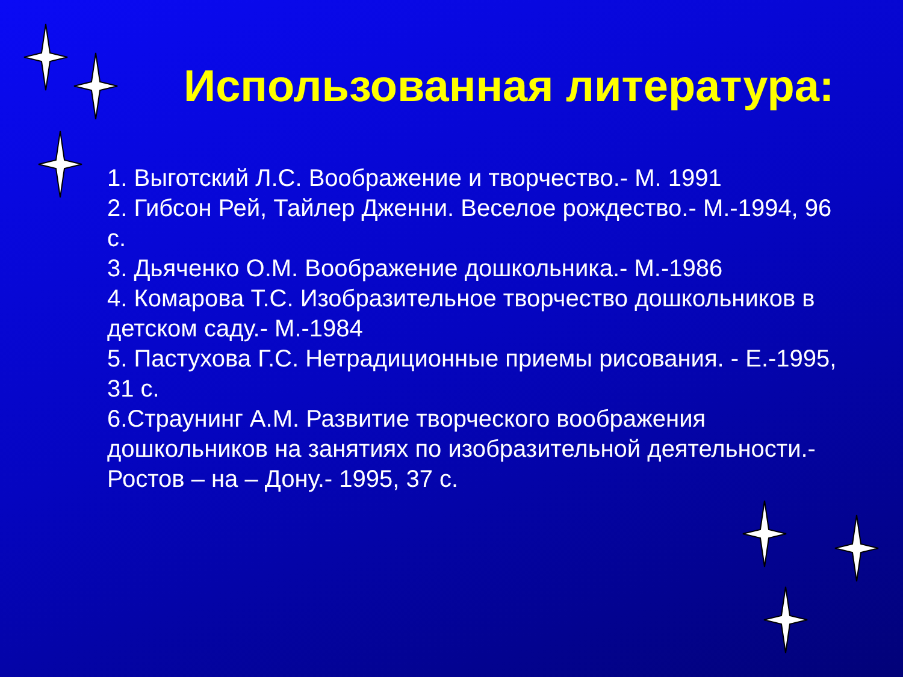Использованная литература:
1. Выготский Л.С. Воображение и творчество.- М. 1991
2. Гибсон Рей, Тайлер Дженни. Веселое рождество.- М.-1994, 96 с.
3. Дьяченко О.М. Воображение дошкольника.- М.-1986
4. Комарова Т.С. Изобразительное творчество дошкольников в детском саду.- М.-1984
5. Пастухова Г.С. Нетрадиционные приемы рисования. - Е.-1995, 31 с.
6.Страунинг А.М. Развитие творческого воображения дошкольников на занятиях по изобразительной деятельности.- Ростов – на – Дону.- 1995, 37 с.